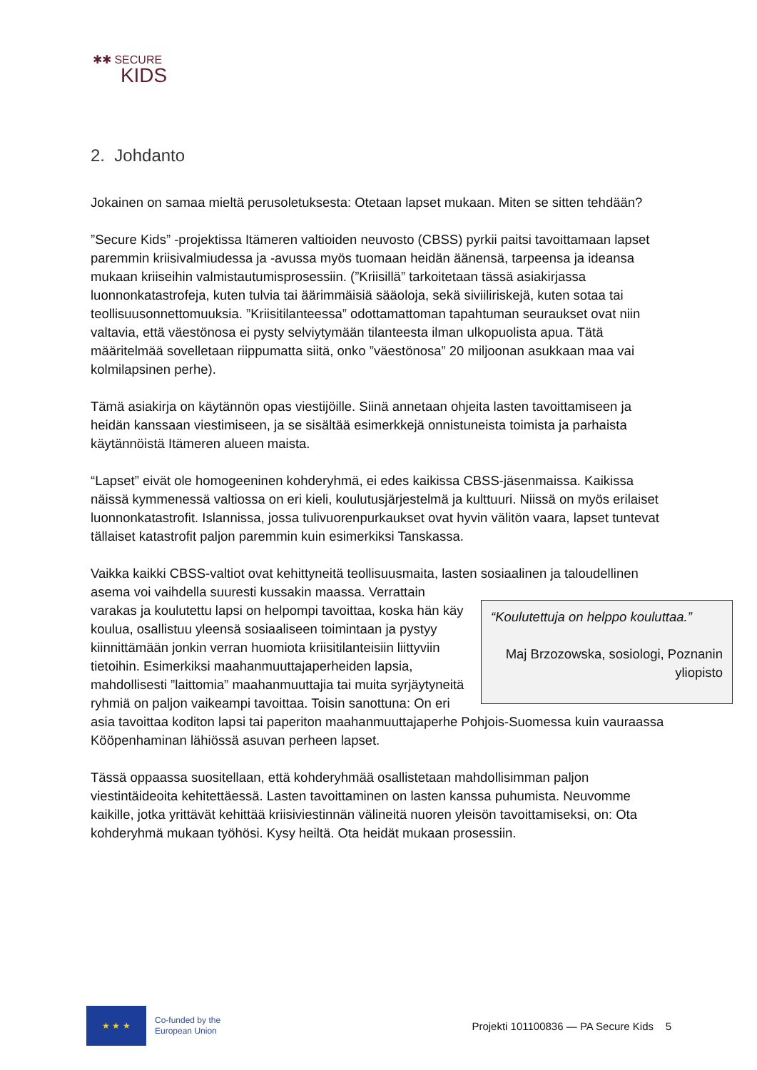✱✱ SECURE
KIDS
2. Johdanto
Jokainen on samaa mieltä perusoletuksesta: Otetaan lapset mukaan. Miten se sitten tehdään?
”Secure Kids” -projektissa Itämeren valtioiden neuvosto (CBSS) pyrkii paitsi tavoittamaan lapset paremmin kriisivalmiudessa ja -avussa myös tuomaan heidän äänensä, tarpeensa ja ideansa mukaan kriiseihin valmistautumisprosessiin. (”Kriisillä” tarkoitetaan tässä asiakirjassa luonnonkatastrofeja, kuten tulvia tai äärimmäisiä sääoloja, sekä siviiliriskejä, kuten sotaa tai teollisuusonnettomuuksia. ”Kriisitilanteessa” odottamattoman tapahtuman seuraukset ovat niin valtavia, että väestönosa ei pysty selviytymään tilanteesta ilman ulkopuolista apua. Tätä määritelmää sovelletaan riippumatta siitä, onko ”väestönosa” 20 miljoonan asukkaan maa vai kolmilapsinen perhe).
Tämä asiakirja on käytännön opas viestijöille. Siinä annetaan ohjeita lasten tavoittamiseen ja heidän kanssaan viestimiseen, ja se sisältää esimerkkejä onnistuneista toimista ja parhaista käytännöistä Itämeren alueen maista.
“Lapset” eivät ole homogeeninen kohderyhmä, ei edes kaikissa CBSS-jäsenmaissa. Kaikissa näissä kymmenessä valtiossa on eri kieli, koulutusjärjestelmä ja kulttuuri. Niissä on myös erilaiset luonnonkatastrofit. Islannissa, jossa tulivuorenpurkaukset ovat hyvin välitön vaara, lapset tuntevat tällaiset katastrofit paljon paremmin kuin esimerkiksi Tanskassa.
Vaikka kaikki CBSS-valtiot ovat kehittyneitä teollisuusmaita, lasten sosiaalinen ja taloudellinen asema voi vaihdella suuresti kussakin maassa. “Koulutettuja on helppo kouluttaa.”
Maj Brzozowska, sosiologi, Poznanin yliopisto Verrattain varakas ja koulutettu lapsi on helpompi tavoittaa, koska hän käy koulua, osallistuu yleensä sosiaaliseen toimintaan ja pystyy kiinnittämään jonkin verran huomiota kriisitilanteisiin liittyviin tietoihin. Esimerkiksi maahanmuuttajaperheiden lapsia, mahdollisesti ”laittomia” maahanmuuttajia tai muita syrjäytyneitä ryhmiä on paljon vaikeampi tavoittaa. Toisin sanottuna: On eri asia tavoittaa koditon lapsi tai paperiton maahanmuuttajaperhe Pohjois-Suomessa kuin vauraassa Kööpenhaminan lähiössä asuvan perheen lapset.
Tässä oppaassa suositellaan, että kohderyhmää osallistetaan mahdollisimman paljon viestintäideoita kehitettäessä. Lasten tavoittaminen on lasten kanssa puhumista. Neuvomme kaikille, jotka yrittävät kehittää kriisiviestinnän välineitä nuoren yleisön tavoittamiseksi, on: Ota kohderyhmä mukaan työhösi. Kysy heiltä. Ota heidät mukaan prosessiin.
★ ★ ★
Co-funded by the
European Union
Projekti 101100836 — PA Secure Kids 5